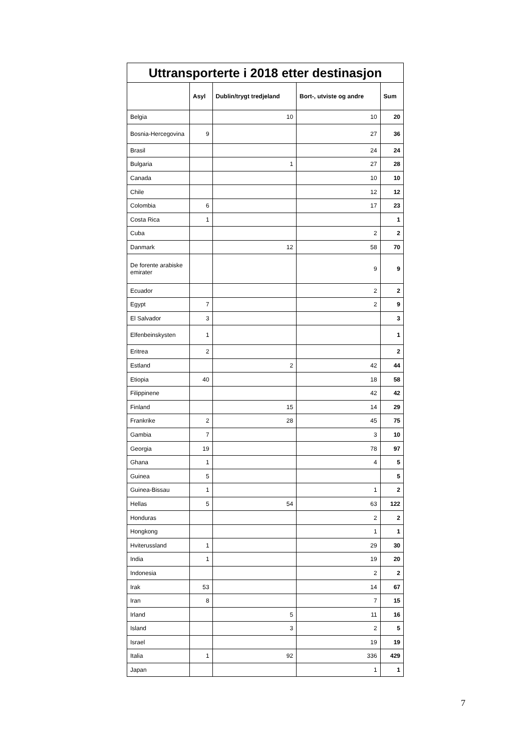| Uttransporterte i 2018 etter destinasjon | | | | |
| --- | --- | --- | --- | --- |
| | Asyl | Dublin/trygt tredjeland | Bort-, utviste og andre | Sum |
| Belgia | | 10 | 10 | 20 |
| Bosnia-Hercegovina | 9 | | 27 | 36 |
| Brasil | | | 24 | 24 |
| Bulgaria | | 1 | 27 | 28 |
| Canada | | | 10 | 10 |
| Chile | | | 12 | 12 |
| Colombia | 6 | | 17 | 23 |
| Costa Rica | 1 | | | 1 |
| Cuba | | | 2 | 2 |
| Danmark | | 12 | 58 | 70 |
| De forente arabiske emirater | | | 9 | 9 |
| Ecuador | | | 2 | 2 |
| Egypt | 7 | | 2 | 9 |
| El Salvador | 3 | | | 3 |
| Elfenbeinskysten | 1 | | | 1 |
| Eritrea | 2 | | | 2 |
| Estland | | 2 | 42 | 44 |
| Etiopia | 40 | | 18 | 58 |
| Filippinene | | | 42 | 42 |
| Finland | | 15 | 14 | 29 |
| Frankrike | 2 | 28 | 45 | 75 |
| Gambia | 7 | | 3 | 10 |
| Georgia | 19 | | 78 | 97 |
| Ghana | 1 | | 4 | 5 |
| Guinea | 5 | | | 5 |
| Guinea-Bissau | 1 | | 1 | 2 |
| Hellas | 5 | 54 | 63 | 122 |
| Honduras | | | 2 | 2 |
| Hongkong | | | 1 | 1 |
| Hviterussland | 1 | | 29 | 30 |
| India | 1 | | 19 | 20 |
| Indonesia | | | 2 | 2 |
| Irak | 53 | | 14 | 67 |
| Iran | 8 | | 7 | 15 |
| Irland | | 5 | 11 | 16 |
| Island | | 3 | 2 | 5 |
| Israel | | | 19 | 19 |
| Italia | 1 | 92 | 336 | 429 |
| Japan | | | 1 | 1 |
7